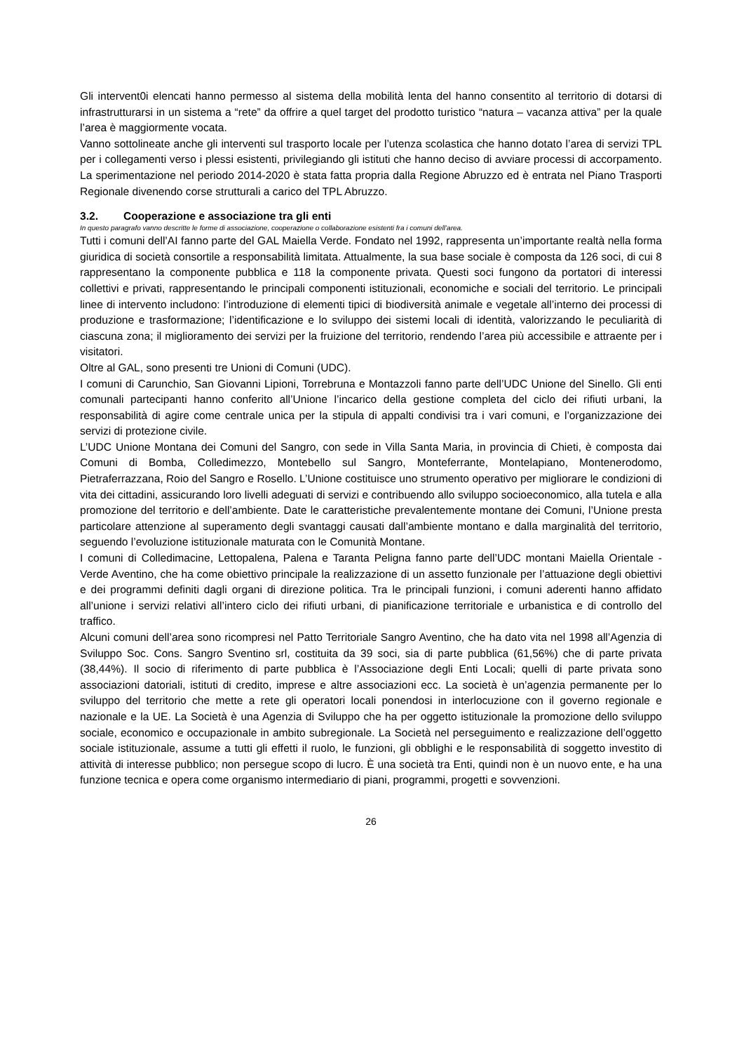Gli intervent0i elencati hanno permesso al sistema della mobilità lenta del hanno consentito al territorio di dotarsi di infrastrutturarsi in un sistema a “rete” da offrire a quel target del prodotto turistico “natura – vacanza attiva” per la quale l’area è maggiormente vocata.
Vanno sottolineate anche gli interventi sul trasporto locale per l’utenza scolastica che hanno dotato l’area di servizi TPL per i collegamenti verso i plessi esistenti, privilegiando gli istituti che hanno deciso di avviare processi di accorpamento. La sperimentazione nel periodo 2014-2020 è stata fatta propria dalla Regione Abruzzo ed è entrata nel Piano Trasporti Regionale divenendo corse strutturali a carico del TPL Abruzzo.
3.2. Cooperazione e associazione tra gli enti
In questo paragrafo vanno descritte le forme di associazione, cooperazione o collaborazione esistenti fra i comuni dell’area.
Tutti i comuni dell’AI fanno parte del GAL Maiella Verde. Fondato nel 1992, rappresenta un’importante realtà nella forma giuridica di società consortile a responsabilità limitata. Attualmente, la sua base sociale è composta da 126 soci, di cui 8 rappresentano la componente pubblica e 118 la componente privata. Questi soci fungono da portatori di interessi collettivi e privati, rappresentando le principali componenti istituzionali, economiche e sociali del territorio. Le principali linee di intervento includono: l’introduzione di elementi tipici di biodiversità animale e vegetale all’interno dei processi di produzione e trasformazione; l’identificazione e lo sviluppo dei sistemi locali di identità, valorizzando le peculiarità di ciascuna zona; il miglioramento dei servizi per la fruizione del territorio, rendendo l’area più accessibile e attraente per i visitatori.
Oltre al GAL, sono presenti tre Unioni di Comuni (UDC).
I comuni di Carunchio, San Giovanni Lipioni, Torrebruna e Montazzoli fanno parte dell’UDC Unione del Sinello. Gli enti comunali partecipanti hanno conferito all’Unione l’incarico della gestione completa del ciclo dei rifiuti urbani, la responsabilità di agire come centrale unica per la stipula di appalti condivisi tra i vari comuni, e l’organizzazione dei servizi di protezione civile.
L’UDC Unione Montana dei Comuni del Sangro, con sede in Villa Santa Maria, in provincia di Chieti, è composta dai Comuni di Bomba, Colledimezzo, Montebello sul Sangro, Monteferrante, Montelapiano, Montenerodomo, Pietraferrazzana, Roio del Sangro e Rosello. L’Unione costituisce uno strumento operativo per migliorare le condizioni di vita dei cittadini, assicurando loro livelli adeguati di servizi e contribuendo allo sviluppo socioeconomico, alla tutela e alla promozione del territorio e dell’ambiente. Date le caratteristiche prevalentemente montane dei Comuni, l’Unione presta particolare attenzione al superamento degli svantaggi causati dall’ambiente montano e dalla marginalità del territorio, seguendo l’evoluzione istituzionale maturata con le Comunità Montane.
I comuni di Colledimacine, Lettopalena, Palena e Taranta Peligna fanno parte dell’UDC montani Maiella Orientale - Verde Aventino, che ha come obiettivo principale la realizzazione di un assetto funzionale per l’attuazione degli obiettivi e dei programmi definiti dagli organi di direzione politica. Tra le principali funzioni, i comuni aderenti hanno affidato all’unione i servizi relativi all’intero ciclo dei rifiuti urbani, di pianificazione territoriale e urbanistica e di controllo del traffico.
Alcuni comuni dell’area sono ricompresi nel Patto Territoriale Sangro Aventino, che ha dato vita nel 1998 all’Agenzia di Sviluppo Soc. Cons. Sangro Sventino srl, costituita da 39 soci, sia di parte pubblica (61,56%) che di parte privata (38,44%). Il socio di riferimento di parte pubblica è l’Associazione degli Enti Locali; quelli di parte privata sono associazioni datoriali, istituti di credito, imprese e altre associazioni ecc. La società è un’agenzia permanente per lo sviluppo del territorio che mette a rete gli operatori locali ponendosi in interlocuzione con il governo regionale e nazionale e la UE. La Società è una Agenzia di Sviluppo che ha per oggetto istituzionale la promozione dello sviluppo sociale, economico e occupazionale in ambito subregionale. La Società nel perseguimento e realizzazione dell’oggetto sociale istituzionale, assume a tutti gli effetti il ruolo, le funzioni, gli obblighi e le responsabilità di soggetto investito di attività di interesse pubblico; non persegue scopo di lucro. È una società tra Enti, quindi non è un nuovo ente, e ha una funzione tecnica e opera come organismo intermediario di piani, programmi, progetti e sovvenzioni.
26